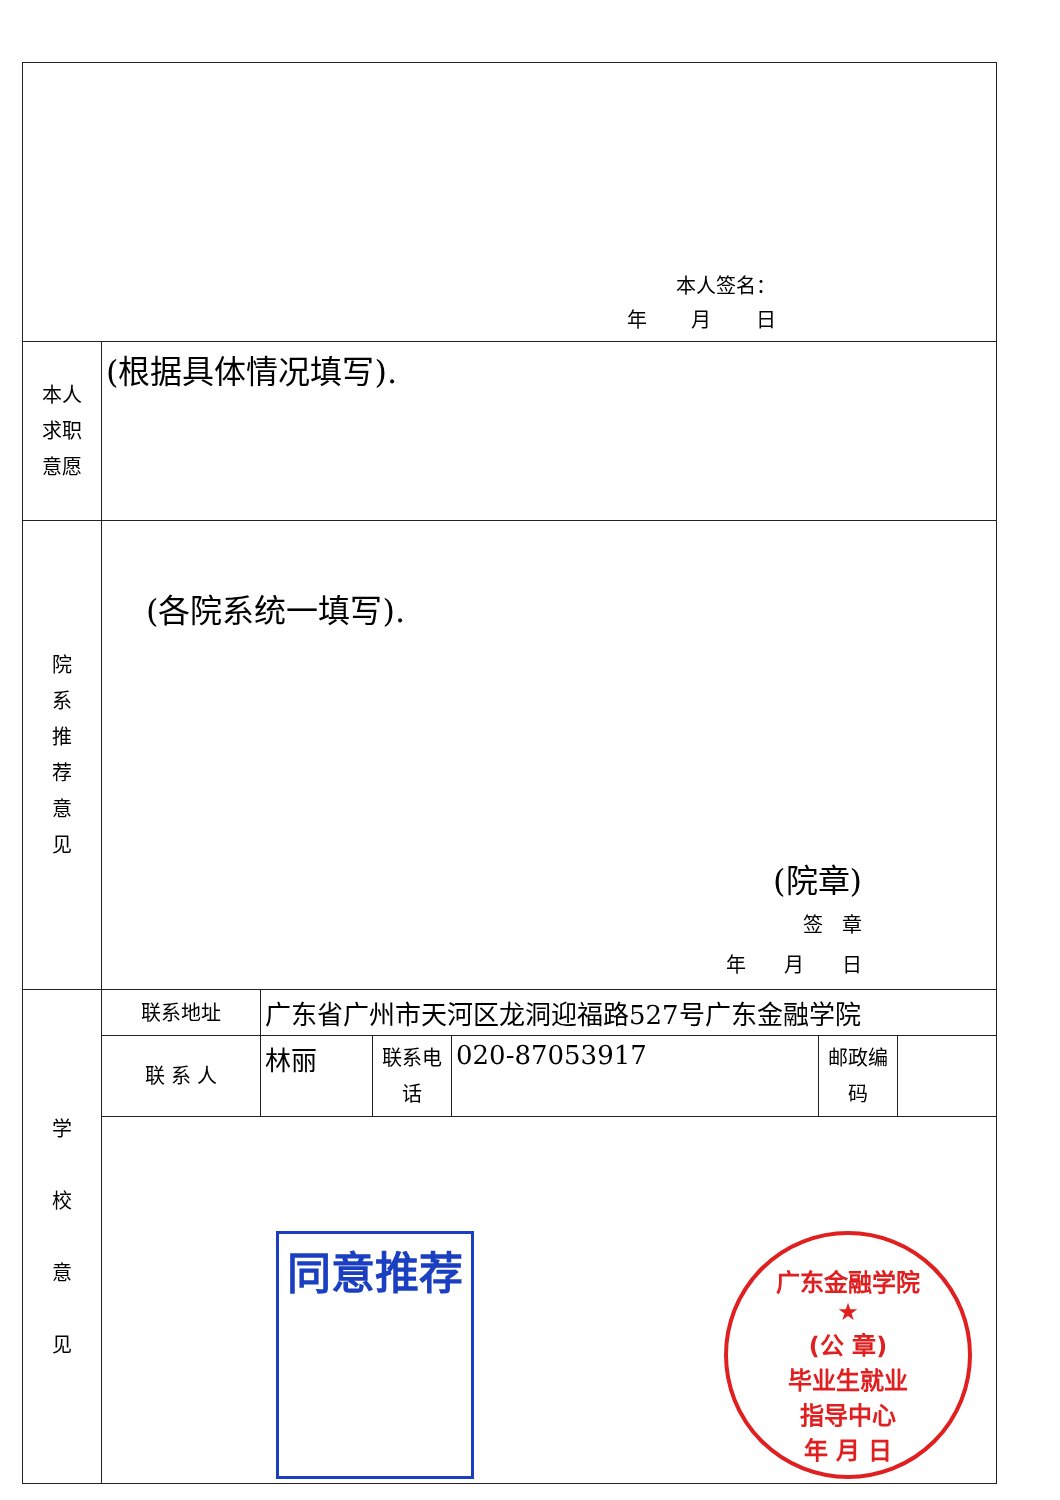| 本人签名： 年 月 日 | | | | | | |
| 本人 求职 意愿 | (根据具体情况填写). | | | | | |
| 院 系 推 荐 意 见 | (各院系统一填写). (院章) 签 章 年 月 日 | | | | | |
| 学 校 意 见 | 联系地址 | 广东省广州市天河区龙洞迎福路527号广东金融学院 | | | | |
| | 联 系 人 | 林丽 | 联系电话 | 020-87053917 | 邮政编码 | |
| | 同意推荐 广东金融学院 ★ (公 章) 毕业生就业 指导中心 年 月 日 | | | | | |